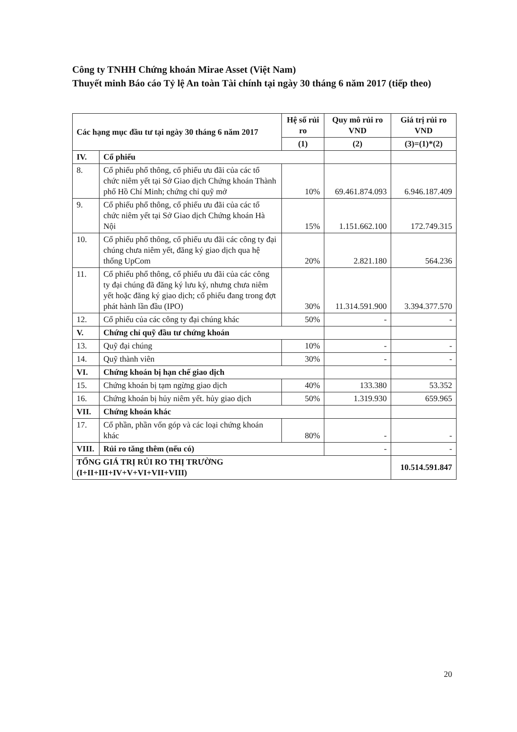Công ty TNHH Chứng khoán Mirae Asset (Việt Nam)
Thuyết minh Báo cáo Tỷ lệ An toàn Tài chính tại ngày 30 tháng 6 năm 2017 (tiếp theo)
| Các hạng mục đầu tư tại ngày 30 tháng 6 năm 2017 | | Hệ số rủi ro | Quy mô rủi ro VND | Giá trị rủi ro VND |
| --- | --- | --- | --- | --- |
| | | (1) | (2) | (3)=(1)*(2) |
| IV. | Cổ phiếu | | | |
| 8. | Cổ phiếu phổ thông, cổ phiếu ưu đãi của các tổ chức niêm yết tại Sở Giao dịch Chứng khoán Thành phố Hồ Chí Minh; chứng chỉ quỹ mở | 10% | 69.461.874.093 | 6.946.187.409 |
| 9. | Cổ phiếu phổ thông, cổ phiếu ưu đãi của các tổ chức niêm yết tại Sở Giao dịch Chứng khoán Hà Nội | 15% | 1.151.662.100 | 172.749.315 |
| 10. | Cổ phiếu phổ thông, cổ phiếu ưu đãi các công ty đại chúng chưa niêm yết, đăng ký giao dịch qua hệ thống UpCom | 20% | 2.821.180 | 564.236 |
| 11. | Cổ phiếu phổ thông, cổ phiếu ưu đãi của các công ty đại chúng đã đăng ký lưu ký, nhưng chưa niêm yết hoặc đăng ký giao dịch; cổ phiếu đang trong đợt phát hành lần đầu (IPO) | 30% | 11.314.591.900 | 3.394.377.570 |
| 12. | Cổ phiếu của các công ty đại chúng khác | 50% | - | - |
| V. | Chứng chỉ quỹ đầu tư chứng khoán | | | |
| 13. | Quỹ đại chúng | 10% | - | - |
| 14. | Quỹ thành viên | 30% | - | - |
| VI. | Chứng khoán bị hạn chế giao dịch | | | |
| 15. | Chứng khoán bị tạm ngừng giao dịch | 40% | 133.380 | 53.352 |
| 16. | Chứng khoán bị hủy niêm yết. hủy giao dịch | 50% | 1.319.930 | 659.965 |
| VII. | Chứng khoán khác | | | |
| 17. | Cổ phần, phần vốn góp và các loại chứng khoán khác | 80% | - | - |
| VIII. | Rủi ro tăng thêm (nếu có) | | - | - |
| TỔNG GIÁ TRỊ RỦI RO THỊ TRƯỜNG (I+II+III+IV+V+VI+VII+VIII) | | | | 10.514.591.847 |
20